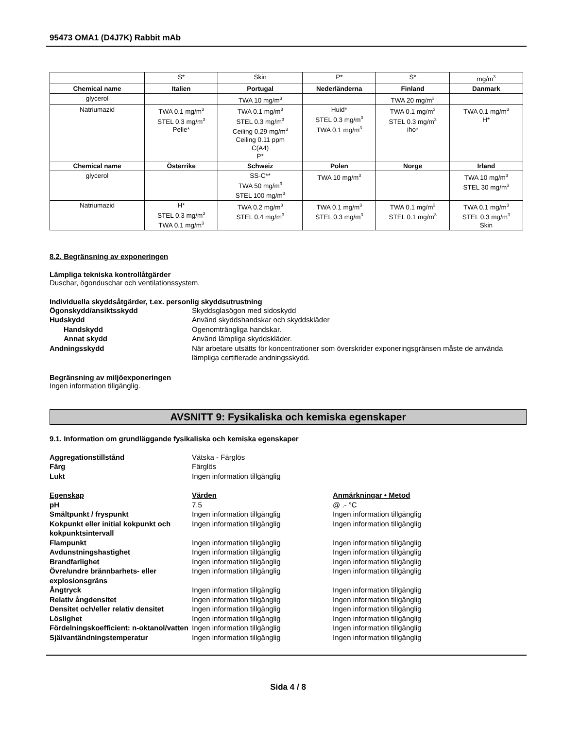95473 OMA1 (D4J7K) Rabbit mAb
| | S* | Skin | P* | S* | mg/m<sup>3</sup> |
| Chemical name | Italien | Portugal | Nederländerna | Finland | Danmark |
| glycerol | | TWA 10 mg/m<sup>3</sup> | | TWA 20 mg/m<sup>3</sup> | |
| Natriumazid | TWA 0.1 mg/m<sup>3</sup> STEL 0.3 mg/m<sup>3</sup> Pelle* | TWA 0.1 mg/m<sup>3</sup> STEL 0.3 mg/m<sup>3</sup> Ceiling 0.29 mg/m<sup>3</sup> Ceiling 0.11 ppm C(A4) P* | Huid* STEL 0.3 mg/m<sup>3</sup> TWA 0.1 mg/m<sup>3</sup> | TWA 0.1 mg/m<sup>3</sup> STEL 0.3 mg/m<sup>3</sup> iho* | TWA 0.1 mg/m<sup>3</sup> H* |
| Chemical name | Österrike | Schweiz | Polen | Norge | Irland |
| glycerol | | SS-C** TWA 50 mg/m<sup>3</sup> STEL 100 mg/m<sup>3</sup> | TWA 10 mg/m<sup>3</sup> | | TWA 10 mg/m<sup>3</sup> STEL 30 mg/m<sup>3</sup> |
| Natriumazid | H* STEL 0.3 mg/m<sup>3</sup> TWA 0.1 mg/m<sup>3</sup> | TWA 0.2 mg/m<sup>3</sup> STEL 0.4 mg/m<sup>3</sup> | TWA 0.1 mg/m<sup>3</sup> STEL 0.3 mg/m<sup>3</sup> | TWA 0.1 mg/m<sup>3</sup> STEL 0.1 mg/m<sup>3</sup> | TWA 0.1 mg/m<sup>3</sup> STEL 0.3 mg/m<sup>3</sup> Skin |
8.2. Begränsning av exponeringen
Lämpliga tekniska kontrollåtgärder
Duschar, ögonduschar och ventilationssystem.
Individuella skyddsåtgärder, t.ex. personlig skyddsutrustning
Ögonskydd/ansiktsskydd
Skyddsglasögon med sidoskydd
Hudskydd
Använd skyddshandskar och skyddskläder
Handskydd
Ogenomträngliga handskar.
Annat skydd
Använd lämpliga skyddskläder.
Andningsskydd
När arbetare utsätts för koncentrationer som överskrider exponeringsgränsen måste de använda lämpliga certifierade andningsskydd.
Begränsning av miljöexponeringen
Ingen information tillgänglig.
AVSNITT 9: Fysikaliska och kemiska egenskaper
9.1. Information om grundläggande fysikaliska och kemiska egenskaper
Aggregationstillstånd
Vätska - Färglös
Färg
Färglös
Lukt
Ingen information tillgänglig
Egenskap
Värden
Anmärkningar • Metod
pH
7.5
@ .- °C
Smältpunkt / fryspunkt
Ingen information tillgänglig
Ingen information tillgänglig
Kokpunkt eller initial kokpunkt och kokpunktsintervall
Ingen information tillgänglig
Ingen information tillgänglig
Flampunkt
Ingen information tillgänglig
Ingen information tillgänglig
Avdunstningshastighet
Ingen information tillgänglig
Ingen information tillgänglig
Brandfarlighet
Ingen information tillgänglig
Ingen information tillgänglig
Övre/undre brännbarhets- eller explosionsgräns
Ingen information tillgänglig
Ingen information tillgänglig
Ångtryck
Ingen information tillgänglig
Ingen information tillgänglig
Relativ ångdensitet
Ingen information tillgänglig
Ingen information tillgänglig
Densitet och/eller relativ densitet
Ingen information tillgänglig
Ingen information tillgänglig
Löslighet
Ingen information tillgänglig
Ingen information tillgänglig
Fördelningskoefficient: n-oktanol/vatten
Ingen information tillgänglig
Ingen information tillgänglig
Självantändningstemperatur
Ingen information tillgänglig
Ingen information tillgänglig
Sida 4 / 8